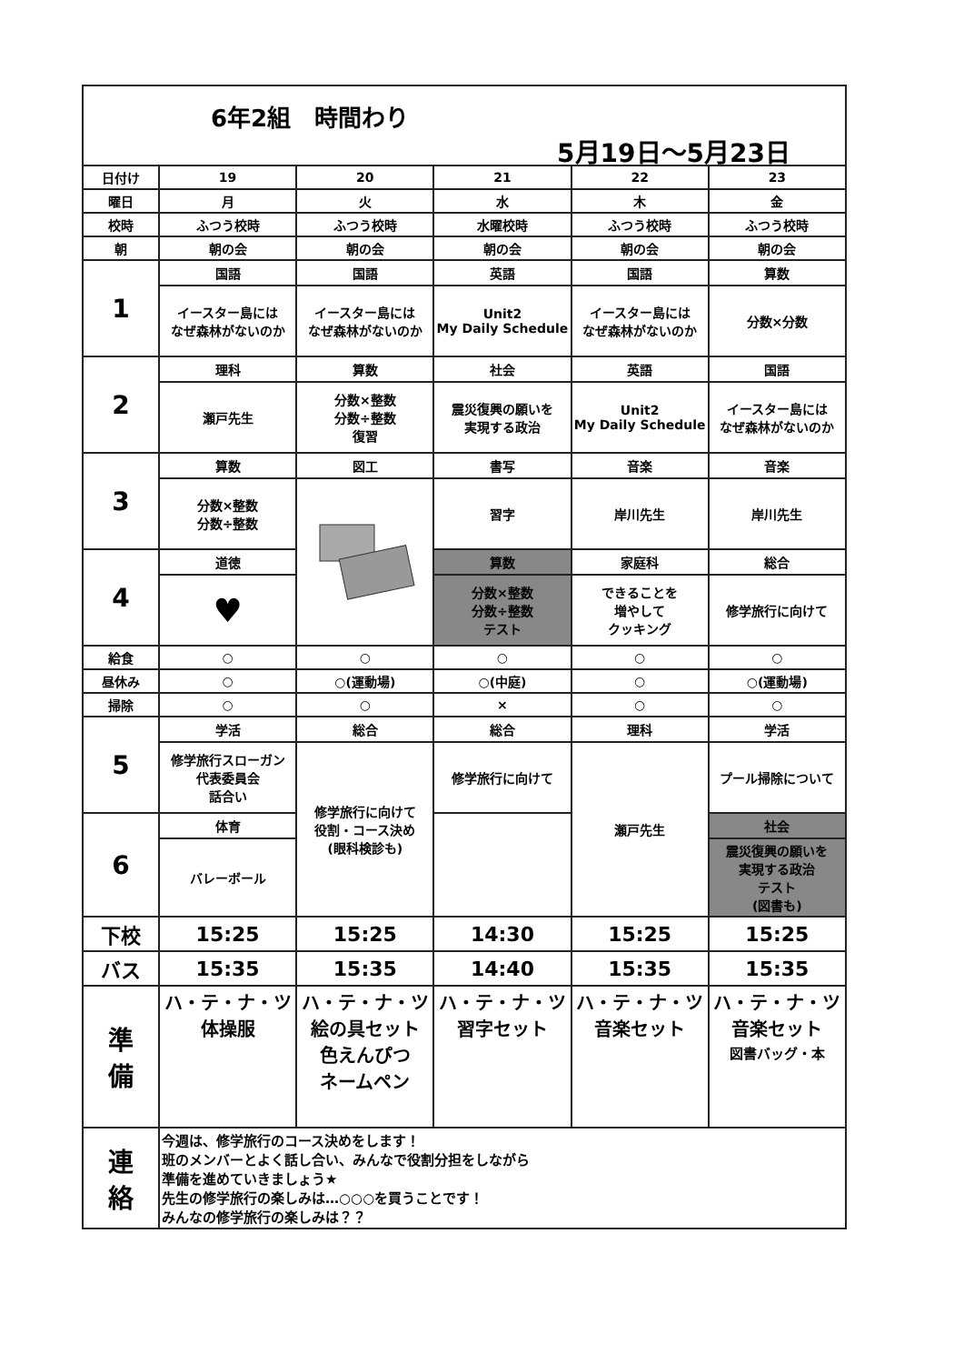6年2組　時間わり
5月19日～5月23日
| 日付け | 19 | 20 | 21 | 22 | 23 |
| 曜日 | 月 | 火 | 水 | 木 | 金 |
| 校時 | ふつう校時 | ふつう校時 | 水曜校時 | ふつう校時 | ふつう校時 |
| 朝 | 朝の会 | 朝の会 | 朝の会 | 朝の会 | 朝の会 |
| 1 | 国語 | 国語 | 英語 | 国語 | 算数 |
| | イースター島には なぜ森林がないのか | イースター島には なぜ森林がないのか | Unit2 My Daily Schedule | イースター島には なぜ森林がないのか | 分数×分数 |
| 2 | 理科 | 算数 | 社会 | 英語 | 国語 |
| | 瀬戸先生 | 分数×整数 分数÷整数 復習 | 震災復興の願いを 実現する政治 | Unit2 My Daily Schedule | イースター島には なぜ森林がないのか |
| 3 | 算数 | 図工 | 書写 | 音楽 | 音楽 |
| | 分数×整数 分数÷整数 | | 習字 | 岸川先生 | 岸川先生 |
| 4 | 道徳 | | 算数 | 家庭科 | 総合 |
| | ♥ | | 分数×整数 分数÷整数 テスト | できることを 増やして クッキング | 修学旅行に向けて |
| 給食 | ○ | ○ | ○ | ○ | ○ |
| 昼休み | ○ | ○(運動場) | ○(中庭) | ○ | ○(運動場) |
| 掃除 | ○ | ○ | × | ○ | ○ |
| 5 | 学活 | 総合 | 総合 | 理科 | 学活 |
| | 修学旅行スローガン 代表委員会 話合い | 修学旅行に向けて 役割・コース決め (眼科検診も) | 修学旅行に向けて | 瀬戸先生 | プール掃除について |
| 6 | 体育 | | | | 社会 |
| | バレーボール | | | | 震災復興の願いを 実現する政治 テスト (図書も) |
| 下校 | 15:25 | 15:25 | 14:30 | 15:25 | 15:25 |
| バス | 15:35 | 15:35 | 14:40 | 15:35 | 15:35 |
| 準 備 | ハ・テ・ナ・ツ 体操服 | ハ・テ・ナ・ツ 絵の具セット 色えんぴつ ネームペン | ハ・テ・ナ・ツ 習字セット | ハ・テ・ナ・ツ 音楽セット | ハ・テ・ナ・ツ 音楽セット 図書バッグ・本 |
| 連 絡 | 今週は、修学旅行のコース決めをします！ 班のメンバーとよく話し合い、みんなで役割分担をしながら 準備を進めていきましょう★ 先生の修学旅行の楽しみは…○○○を買うことです！ みんなの修学旅行の楽しみは？？ | | | | |